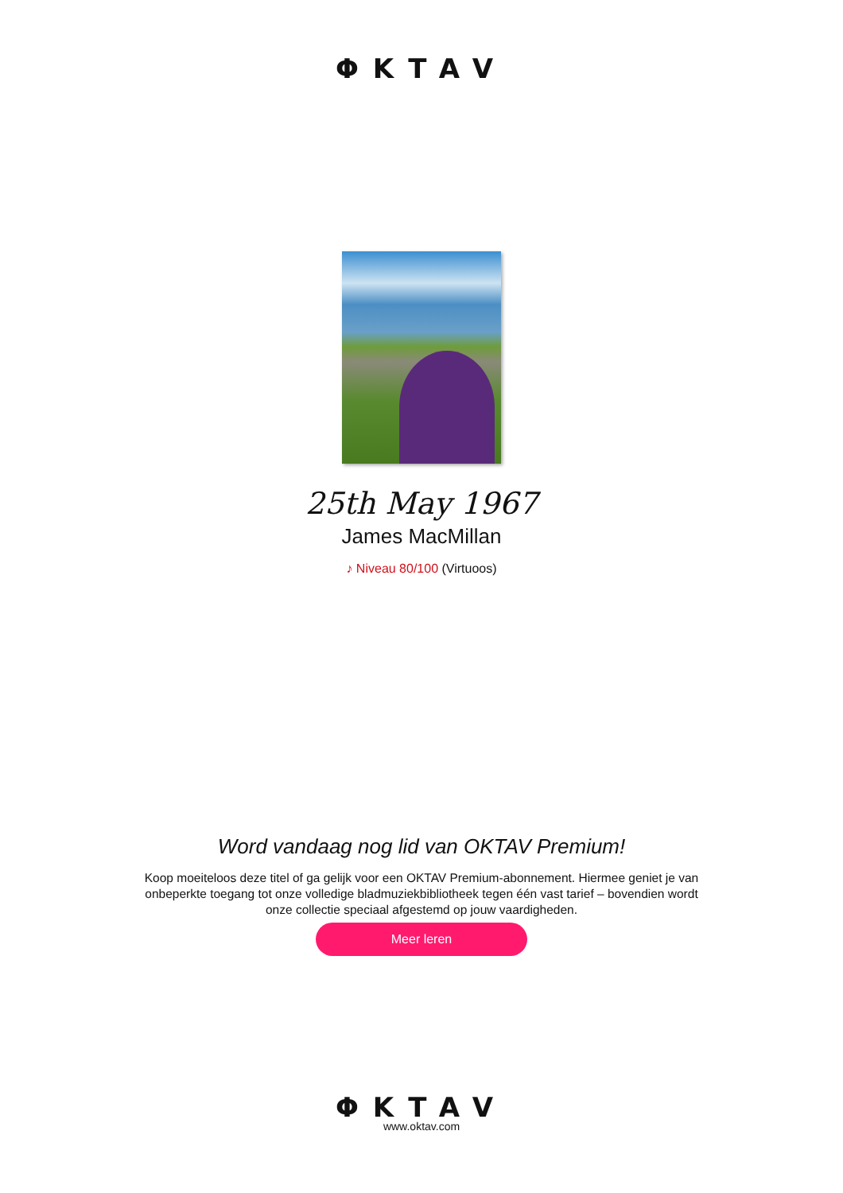ΦKTAV
25th May 1967
James MacMillan
♪ Niveau 80/100 (Virtuoos)
Word vandaag nog lid van OKTAV Premium!
Koop moeiteloos deze titel of ga gelijk voor een OKTAV Premium-abonnement. Hiermee geniet je van onbeperkte toegang tot onze volledige bladmuziekbibliotheek tegen één vast tarief – bovendien wordt onze collectie speciaal afgestemd op jouw vaardigheden.
Meer leren
ΦKTAV
www.oktav.com